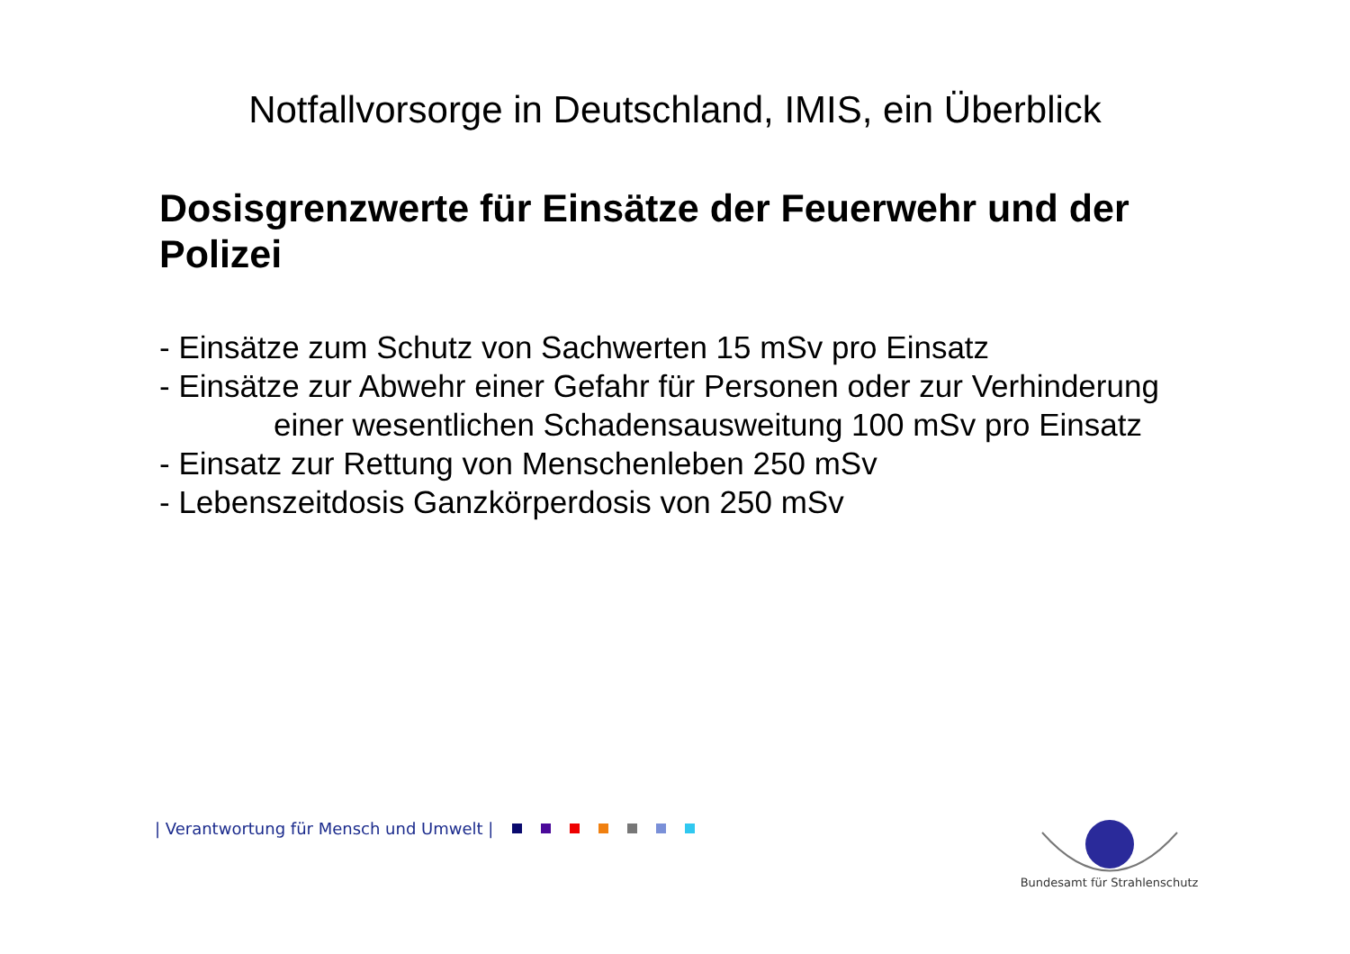Notfallvorsorge in Deutschland, IMIS, ein Überblick
Dosisgrenzwerte für Einsätze der Feuerwehr und der Polizei
- Einsätze zum Schutz von Sachwerten 15 mSv pro Einsatz
- Einsätze zur Abwehr einer Gefahr für Personen oder zur Verhinderung
einer wesentlichen Schadensausweitung 100 mSv pro Einsatz
- Einsatz zur Rettung von Menschenleben 250 mSv
- Lebenszeitdosis Ganzkörperdosis von 250 mSv
| Verantwortung für Mensch und Umwelt |
Bundesamt für Strahlenschutz